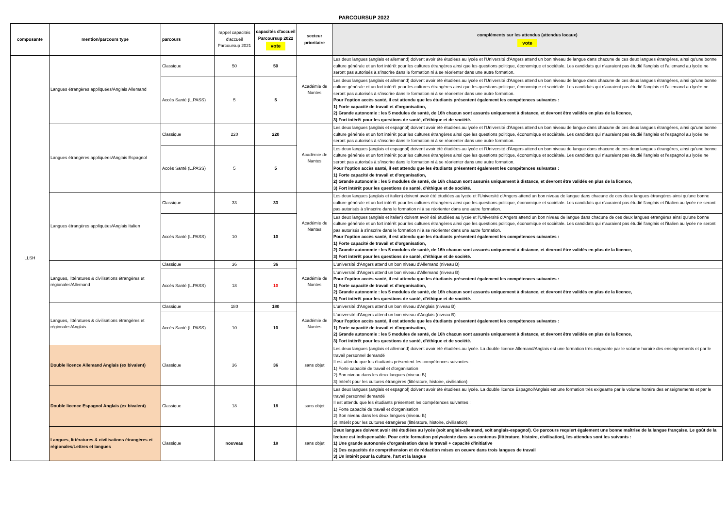PARCOURSUP 2022
| composante | mention/parcours type | parcours | rappel capacités d'accueil Parcoursup 2021 | capacités d'accueil Parcoursup 2022 vote | secteur prioritaire | compléments sur les attendus (attendus locaux) vote |
| --- | --- | --- | --- | --- | --- | --- |
| LLSH | Langues étrangères appliquées/Anglais Allemand | Classique | 50 | 50 | Académie de Nantes | Les deux langues (anglais et allemand) doivent avoir été étudiées au lycée et l'Université d'Angers attend un bon niveau de langue dans chacune de ces deux langues étrangères, ainsi qu'une bonne culture générale et un fort intérêt pour les cultures étrangères ainsi que les questions politique, économique et sociétale. Les candidats qui n'auraient pas étudié l'anglais et l'allemand au lycée ne seront pas autorisés à s'inscrire dans le formation ni à se réorienter dans une autre formation. |
| | | Accès Santé (L.PASS) | 5 | 5 | | Les deux langues (anglais et allemand) doivent avoir été étudiées au lycée et l'Université d'Angers attend un bon niveau de langue dans chacune de ces deux langues étrangères, ainsi qu'une bonne culture générale et un fort intérêt pour les cultures étrangères ainsi que les questions politique, économique et sociétale. Les candidats qui n'auraient pas étudié l'anglais et l'allemand au lycée ne seront pas autorisés à s'inscrire dans le formation ni à se réorienter dans une autre formation. Pour l'option accès santé, il est attendu que les étudiants présentent également les compétences suivantes : 1) Forte capacité de travail et d'organisation, 2) Grande autonomie : les 5 modules de santé, de 16h chacun sont assurés uniquement à distance, et devront être validés en plus de la licence, 3) Fort intérêt pour les questions de santé, d'éthique et de société. |
| | Langues étrangères appliquées/Anglais Espagnol | Classique | 220 | 220 | Académie de Nantes | Les deux langues (anglais et espagnol) doivent avoir été étudiées au lycée et l'Université d'Angers attend un bon niveau de langue dans chacune de ces deux langues étrangères, ainsi qu'une bonne culture générale et un fort intérêt pour les cultures étrangères ainsi que les questions politique, économique et sociétale. Les candidats qui n'auraient pas étudié l'anglais et l'espagnol au lycée ne seront pas autorisés à s'inscrire dans le formation ni à se réorienter dans une autre formation. |
| | | Accès Santé (L.PASS) | 5 | 5 | | Les deux langues (anglais et espagnol) doivent avoir été étudiées au lycée et l'Université d'Angers attend un bon niveau de langue dans chacune de ces deux langues étrangères, ainsi qu'une bonne culture générale et un fort intérêt pour les cultures étrangères ainsi que les questions politique, économique et sociétale. Les candidats qui n'auraient pas étudié l'anglais et l'espagnol au lycée ne seront pas autorisés à s'inscrire dans le formation ni à se réorienter dans une autre formation. Pour l'option accès santé, il est attendu que les étudiants présentent également les compétences suivantes : 1) Forte capacité de travail et d'organisation, 2) Grande autonomie : les 5 modules de santé, de 16h chacun sont assurés uniquement à distance, et devront être validés en plus de la licence, 3) Fort intérêt pour les questions de santé, d'éthique et de société. |
| | Langues étrangères appliquées/Anglais Italien | Classique | 33 | 33 | Académie de Nantes | Les deux langues (anglais et italien) doivent avoir été étudiées au lycée et l'Université d'Angers attend un bon niveau de langue dans chacune de ces deux langues étrangères ainsi qu'une bonne culture générale et un fort intérêt pour les cultures étrangères ainsi que les questions politique, économique et sociétale. Les candidats qui n'auraient pas étudié l'anglais et l'italien au lycée ne seront pas autorisés à s'inscrire dans le formation ni à se réorienter dans une autre formation. |
| | | Accès Santé (L.PASS) | 10 | 10 | | Les deux langues (anglais et italien) doivent avoir été étudiées au lycée et l'Université d'Angers attend un bon niveau de langue dans chacune de ces deux langues étrangères ainsi qu'une bonne culture générale et un fort intérêt pour les cultures étrangères ainsi que les questions politique, économique et sociétale. Les candidats qui n'auraient pas étudié l'anglais et l'italien au lycée ne seront pas autorisés à s'inscrire dans le formation ni à se réorienter dans une autre formation. Pour l'option accès santé, il est attendu que les étudiants présentent également les compétences suivantes : 1) Forte capacité de travail et d'organisation, 2) Grande autonomie : les 5 modules de santé, de 16h chacun sont assurés uniquement à distance, et devront être validés en plus de la licence, 3) Fort intérêt pour les questions de santé, d'éthique et de société. |
| | Langues, littératures & civilisations étrangères et régionales/Allemand | Classique | 36 | 36 | Académie de Nantes | L'université d'Angers attend un bon niveau d'Allemand (niveau B) |
| | | Accès Santé (L.PASS) | 18 | 10 | | L'université d'Angers attend un bon niveau d'Allemand (niveau B) Pour l'option accès santé, il est attendu que les étudiants présentent également les compétences suivantes : 1) Forte capacité de travail et d'organisation, 2) Grande autonomie : les 5 modules de santé, de 16h chacun sont assurés uniquement à distance, et devront être validés en plus de la licence, 3) Fort intérêt pour les questions de santé, d'éthique et de société. |
| | Langues, littératures & civilisations étrangères et régionales/Anglais | Classique | 180 | 180 | Académie de Nantes | L'université d'Angers attend un bon niveau d'Anglais (niveau B) |
| | | Accès Santé (L.PASS) | 10 | 10 | | L'université d'Angers attend un bon niveau d'Anglais (niveau B) Pour l'option accès santé, il est attendu que les étudiants présentent également les compétences suivantes : 1) Forte capacité de travail et d'organisation, 2) Grande autonomie : les 5 modules de santé, de 16h chacun sont assurés uniquement à distance, et devront être validés en plus de la licence, 3) Fort intérêt pour les questions de santé, d'éthique et de société. |
| | Double licence Allemand Anglais (ex bivalent) | Classique | 36 | 36 | sans objet | Les deux langues (anglais et allemand) doivent avoir été étudiées au lycée. La double licence Allemand/Anglais est une formation très exigeante par le volume horaire des enseignements et par le travail personnel demandé Il est attendu que les étudiants présentent les compétences suivantes : 1) Forte capacité de travail et d'organisation 2) Bon niveau dans les deux langues (niveau B) 3) Intérêt pour les cultures étrangères (littérature, histoire, civilisation) |
| | Double licence Espagnol Anglais (ex bivalent) | Classique | 18 | 18 | sans objet | Les deux langues (anglais et espagnol) doivent avoir été étudiées au lycée. La double licence Espagnol/Anglais est une formation très exigeante par le volume horaire des enseignements et par le travail personnel demandé Il est attendu que les étudiants présentent les compétences suivantes : 1) Forte capacité de travail et d'organisation 2) Bon niveau dans les deux langues (niveau B) 3) Intérêt pour les cultures étrangères (littérature, histoire, civilisation) |
| | Langues, littératures & civilisations étrangères et régionales/Lettres et langues | Classique | nouveau | 18 | sans objet | Deux langues doivent avoir été étudiées au lycée (soit anglais-allemand, soit anglais-espagnol). Ce parcours requiert également une bonne maîtrise de la langue française. Le goût de la lecture est indispensable. Pour cette formation polyvalente dans ses contenus (littérature, histoire, civilisation), les attendus sont les suivants : 1) Une grande autonomie d'organisation dans le travail + capacité d'initiative 2) Des capacités de compréhension et de rédaction mises en oeuvre dans trois langues de travail 3) Un intérêt pour la culture, l'art et la langue |